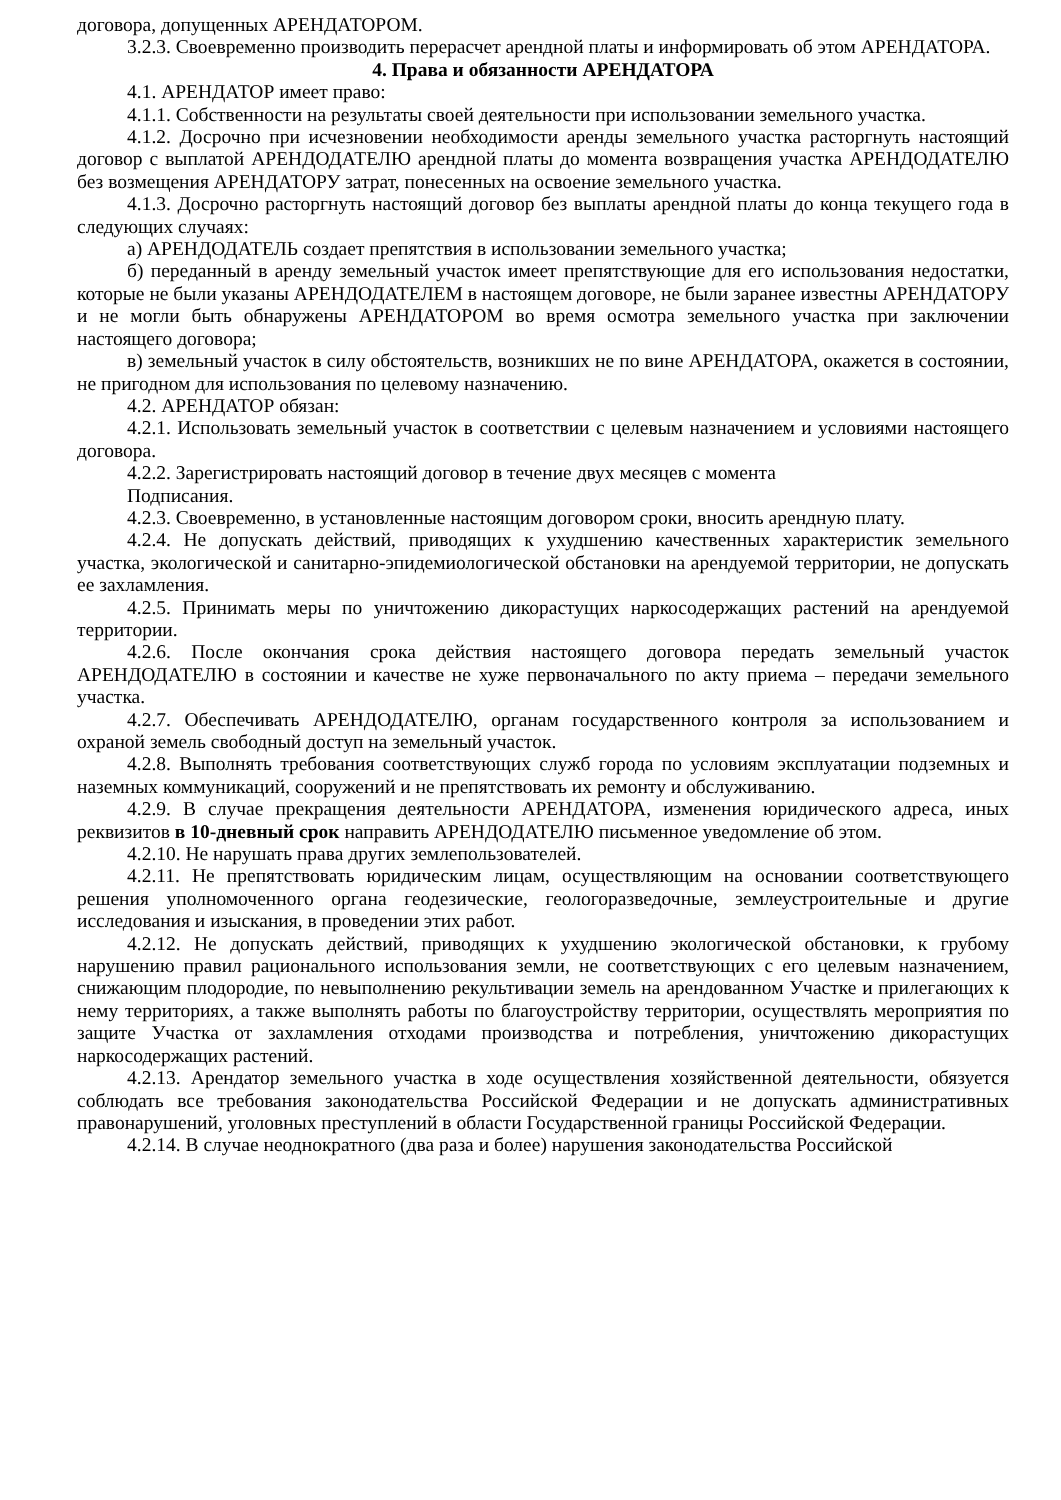договора, допущенных АРЕНДАТОРОМ.
3.2.3. Своевременно производить перерасчет арендной платы и информировать об этом АРЕНДАТОРА.
4. Права и обязанности АРЕНДАТОРА
4.1. АРЕНДАТОР имеет право:
4.1.1. Собственности на результаты своей деятельности при использовании земельного участка.
4.1.2. Досрочно при исчезновении необходимости аренды земельного участка расторгнуть настоящий договор с выплатой АРЕНДОДАТЕЛЮ арендной платы до момента возвращения участка АРЕНДОДАТЕЛЮ без возмещения АРЕНДАТОРУ затрат, понесенных на освоение земельного участка.
4.1.3. Досрочно расторгнуть настоящий договор без выплаты арендной платы до конца текущего года в следующих случаях:
а) АРЕНДОДАТЕЛЬ создает препятствия в использовании земельного участка;
б) переданный в аренду земельный участок имеет препятствующие для его использования недостатки, которые не были указаны АРЕНДОДАТЕЛЕМ в настоящем договоре, не были заранее известны АРЕНДАТОРУ и не могли быть обнаружены АРЕНДАТОРОМ во время осмотра земельного участка при заключении настоящего договора;
в) земельный участок в силу обстоятельств, возникших не по вине АРЕНДАТОРА, окажется в состоянии, не пригодном для использования по целевому назначению.
4.2. АРЕНДАТОР обязан:
4.2.1. Использовать земельный участок в соответствии с целевым назначением и условиями настоящего договора.
4.2.2. Зарегистрировать настоящий договор в течение двух месяцев с момента
Подписания.
4.2.3. Своевременно, в установленные настоящим договором сроки, вносить арендную плату.
4.2.4. Не допускать действий, приводящих к ухудшению качественных характеристик земельного участка, экологической и санитарно-эпидемиологической обстановки на арендуемой территории, не допускать ее захламления.
4.2.5. Принимать меры по уничтожению дикорастущих наркосодержащих растений на арендуемой территории.
4.2.6. После окончания срока действия настоящего договора передать земельный участок АРЕНДОДАТЕЛЮ в состоянии и качестве не хуже первоначального по акту приема – передачи земельного участка.
4.2.7. Обеспечивать АРЕНДОДАТЕЛЮ, органам государственного контроля за использованием и охраной земель свободный доступ на земельный участок.
4.2.8. Выполнять требования соответствующих служб города по условиям эксплуатации подземных и наземных коммуникаций, сооружений и не препятствовать их ремонту и обслуживанию.
4.2.9. В случае прекращения деятельности АРЕНДАТОРА, изменения юридического адреса, иных реквизитов в 10-дневный срок направить АРЕНДОДАТЕЛЮ письменное уведомление об этом.
4.2.10. Не нарушать права других землепользователей.
4.2.11. Не препятствовать юридическим лицам, осуществляющим на основании соответствующего решения уполномоченного органа геодезические, геологоразведочные, землеустроительные и другие исследования и изыскания, в проведении этих работ.
4.2.12. Не допускать действий, приводящих к ухудшению экологической обстановки, к грубому нарушению правил рационального использования земли, не соответствующих с его целевым назначением, снижающим плодородие, по невыполнению рекультивации земель на арендованном Участке и прилегающих к нему территориях, а также выполнять работы по благоустройству территории, осуществлять мероприятия по защите Участка от захламления отходами производства и потребления, уничтожению дикорастущих наркосодержащих растений.
4.2.13. Арендатор земельного участка в ходе осуществления хозяйственной деятельности, обязуется соблюдать все требования законодательства Российской Федерации и не допускать административных правонарушений, уголовных преступлений в области Государственной границы Российской Федерации.
4.2.14. В случае неоднократного (два раза и более) нарушения законодательства Российской